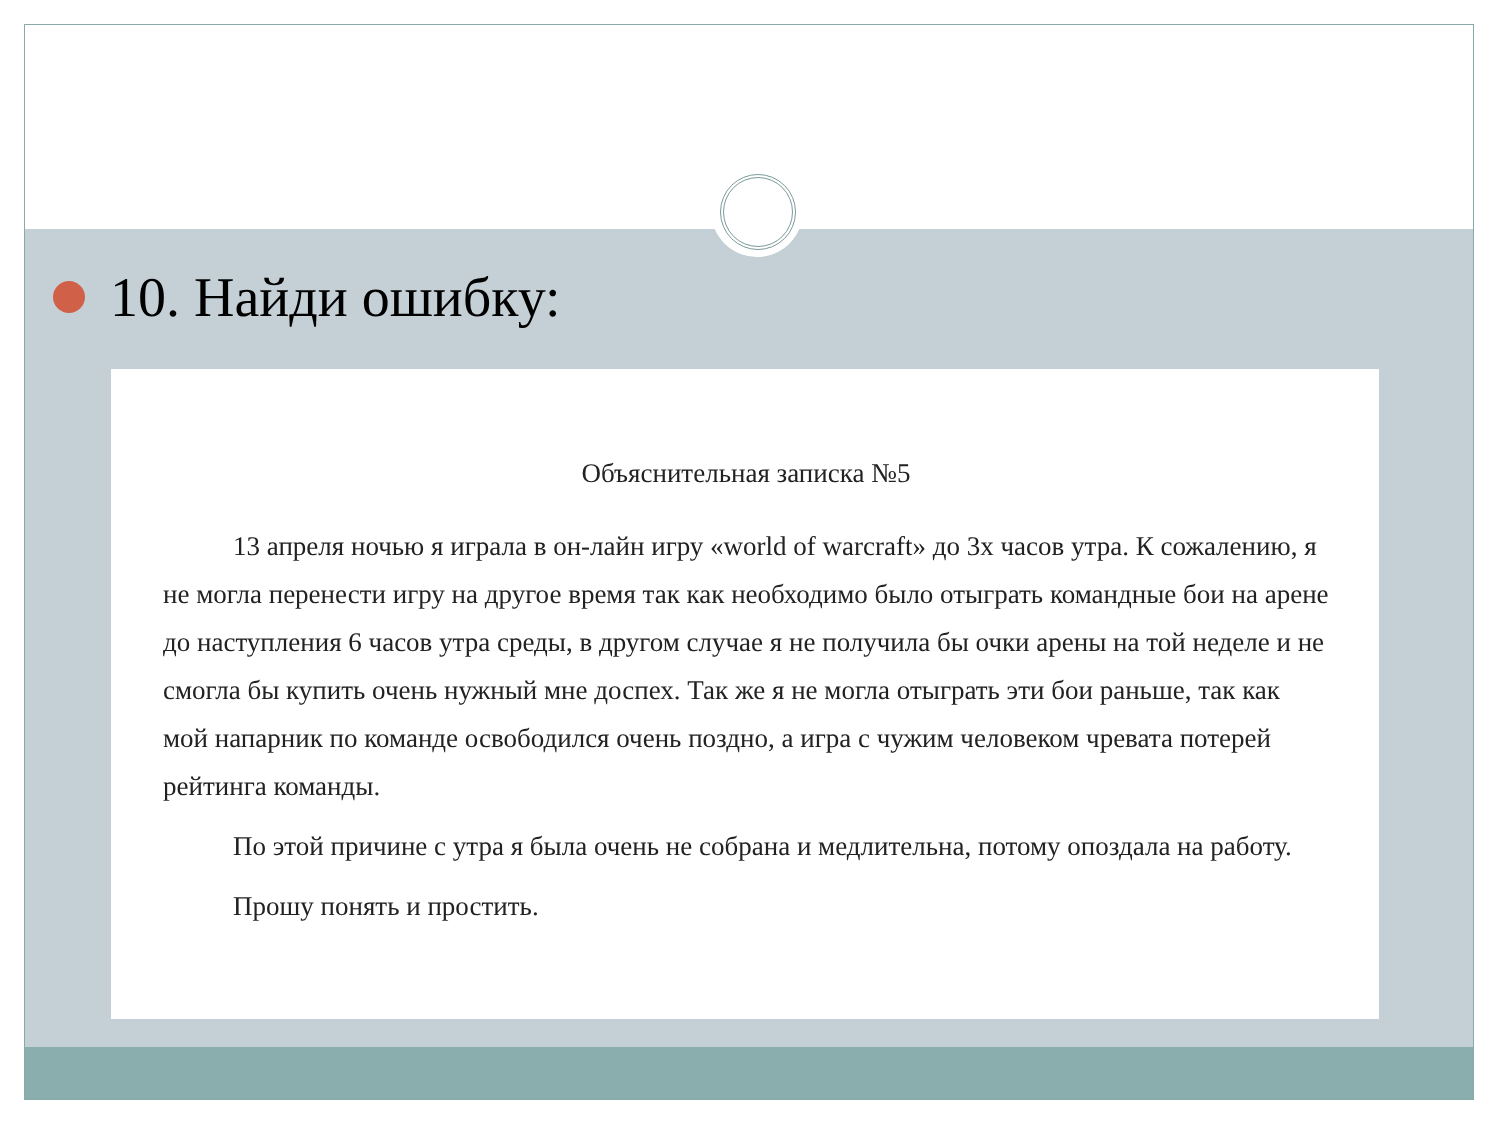10. Найди ошибку:
Объяснительная записка №5
13 апреля ночью я играла в он-лайн игру «world of warcraft» до 3х часов утра. К сожалению, я не могла перенести игру на другое время так как необходимо было отыграть командные бои на арене до наступления 6 часов утра среды, в другом случае я не получила бы очки арены на той неделе и не смогла бы купить очень нужный мне доспех. Так же я не могла отыграть эти бои раньше, так как мой напарник по команде освободился очень поздно, а игра с чужим человеком чревата потерей рейтинга команды.
По этой причине с утра я была очень не собрана и медлительна, потому опоздала на работу.
Прошу понять и простить.